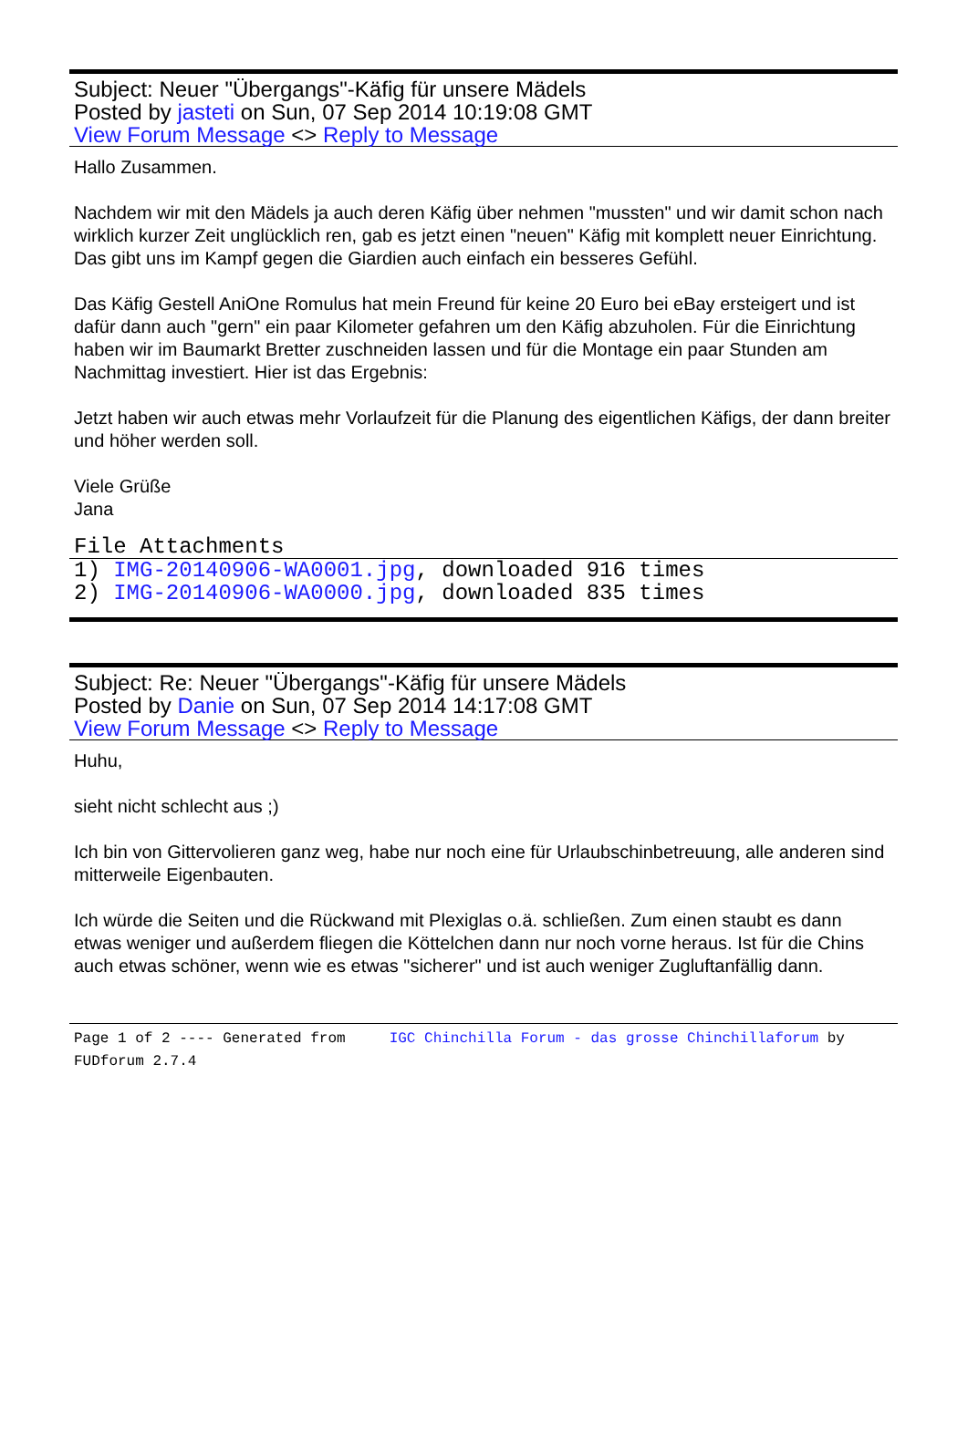Subject: Neuer "Übergangs"-Käfig für unsere Mädels
Posted by jasteti on Sun, 07 Sep 2014 10:19:08 GMT
View Forum Message <> Reply to Message
Hallo Zusammen.
Nachdem wir mit den Mädels ja auch deren Käfig über nehmen "mussten" und wir damit schon nach wirklich kurzer Zeit unglücklich ren, gab es jetzt einen "neuen" Käfig mit komplett neuer Einrichtung. Das gibt uns im Kampf gegen die Giardien auch einfach ein besseres Gefühl.
Das Käfig Gestell AniOne Romulus hat mein Freund für keine 20 Euro bei eBay ersteigert und ist dafür dann auch "gern" ein paar Kilometer gefahren um den Käfig abzuholen. Für die Einrichtung haben wir im Baumarkt Bretter zuschneiden lassen und für die Montage ein paar Stunden am Nachmittag investiert. Hier ist das Ergebnis:
Jetzt haben wir auch etwas mehr Vorlaufzeit für die Planung des eigentlichen Käfigs, der dann breiter und höher werden soll.
Viele Grüße
Jana
File Attachments
1) IMG-20140906-WA0001.jpg, downloaded 916 times
2) IMG-20140906-WA0000.jpg, downloaded 835 times
Subject: Re: Neuer "Übergangs"-Käfig für unsere Mädels
Posted by Danie on Sun, 07 Sep 2014 14:17:08 GMT
View Forum Message <> Reply to Message
Huhu,
sieht nicht schlecht aus ;)
Ich bin von Gittervolieren ganz weg, habe nur noch eine für Urlaubschinbetreuung, alle anderen sind mitterweile Eigenbauten.
Ich würde die Seiten und die Rückwand mit Plexiglas o.ä. schließen. Zum einen staubt es dann etwas weniger und außerdem fliegen die Köttelchen dann nur noch vorne heraus. Ist für die Chins auch etwas schöner, wenn wie es etwas "sicherer" und ist auch weniger Zugluftanfällig dann.
Page 1 of 2 ---- Generated from IGC Chinchilla Forum - das grosse Chinchillaforum by FUDforum 2.7.4